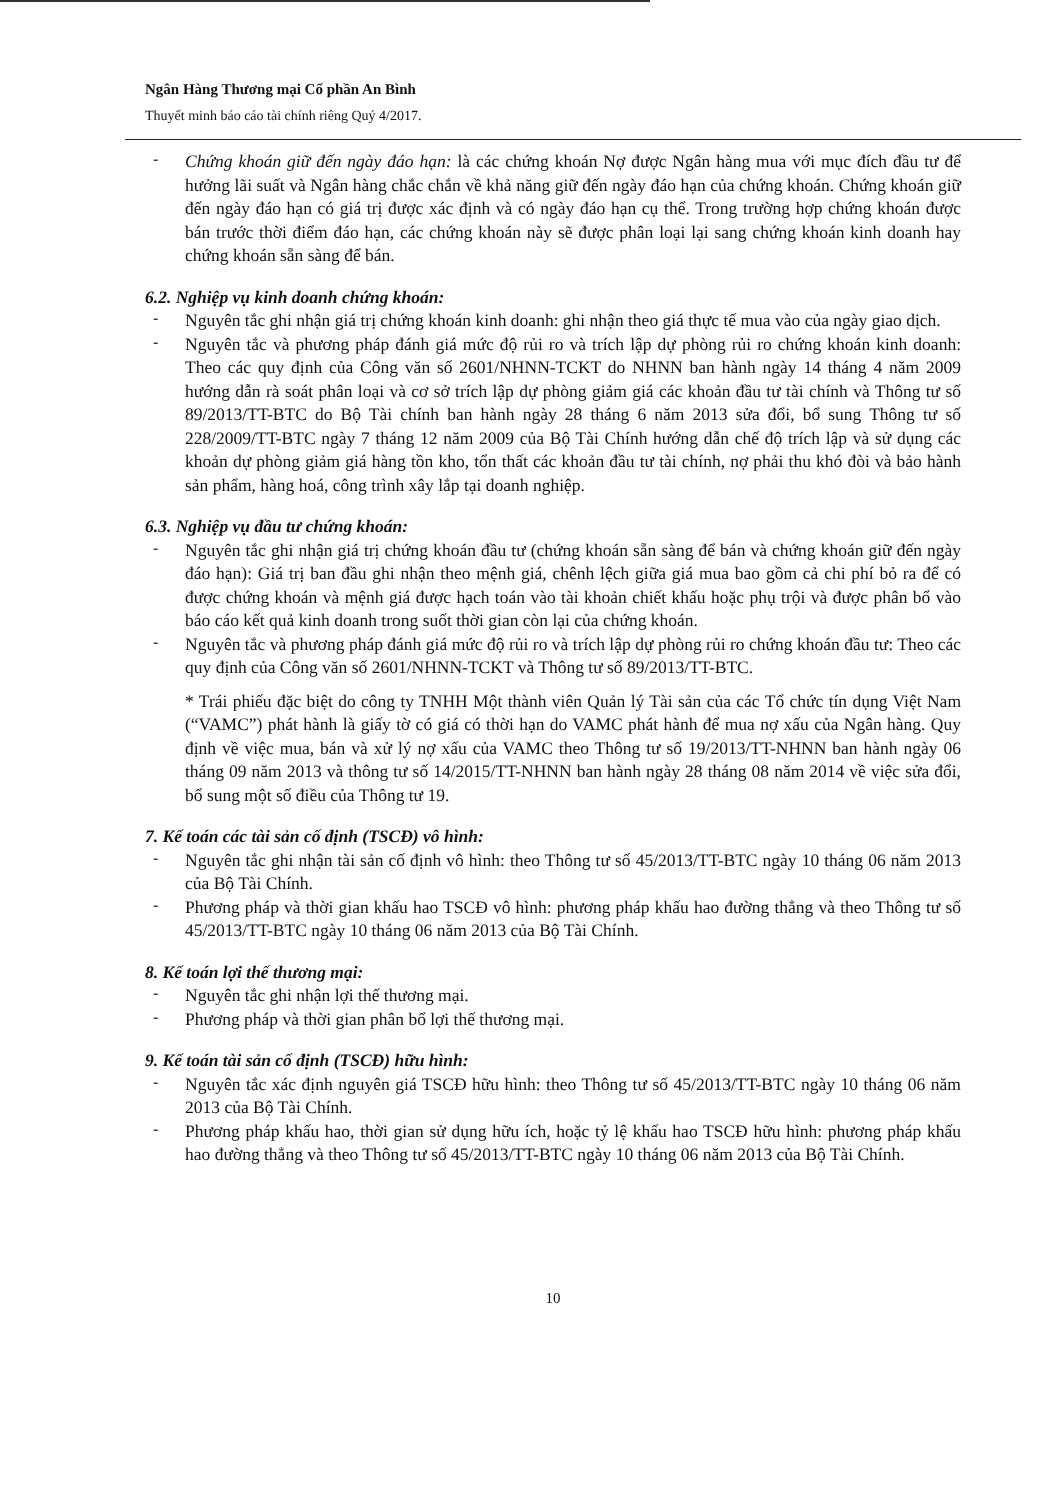Ngân Hàng Thương mại Cổ phần An Bình
Thuyết minh báo cáo tài chính riêng Quý 4/2017.
-
Chứng khoán giữ đến ngày đáo hạn: là các chứng khoán Nợ được Ngân hàng mua với mục đích đầu tư để hưởng lãi suất và Ngân hàng chắc chắn về khả năng giữ đến ngày đáo hạn của chứng khoán. Chứng khoán giữ đến ngày đáo hạn có giá trị được xác định và có ngày đáo hạn cụ thể. Trong trường hợp chứng khoán được bán trước thời điểm đáo hạn, các chứng khoán này sẽ được phân loại lại sang chứng khoán kinh doanh hay chứng khoán sẵn sàng để bán.
6.2. Nghiệp vụ kinh doanh chứng khoán:
-
Nguyên tắc ghi nhận giá trị chứng khoán kinh doanh: ghi nhận theo giá thực tế mua vào của ngày giao dịch.
-
Nguyên tắc và phương pháp đánh giá mức độ rủi ro và trích lập dự phòng rủi ro chứng khoán kinh doanh: Theo các quy định của Công văn số 2601/NHNN-TCKT do NHNN ban hành ngày 14 tháng 4 năm 2009 hướng dẫn rà soát phân loại và cơ sở trích lập dự phòng giảm giá các khoản đầu tư tài chính và Thông tư số 89/2013/TT-BTC do Bộ Tài chính ban hành ngày 28 tháng 6 năm 2013 sửa đổi, bổ sung Thông tư số 228/2009/TT-BTC ngày 7 tháng 12 năm 2009 của Bộ Tài Chính hướng dẫn chế độ trích lập và sử dụng các khoản dự phòng giảm giá hàng tồn kho, tổn thất các khoản đầu tư tài chính, nợ phải thu khó đòi và bảo hành sản phẩm, hàng hoá, công trình xây lắp tại doanh nghiệp.
6.3. Nghiệp vụ đầu tư chứng khoán:
-
Nguyên tắc ghi nhận giá trị chứng khoán đầu tư (chứng khoán sẵn sàng để bán và chứng khoán giữ đến ngày đáo hạn): Giá trị ban đầu ghi nhận theo mệnh giá, chênh lệch giữa giá mua bao gồm cả chi phí bỏ ra để có được chứng khoán và mệnh giá được hạch toán vào tài khoản chiết khấu hoặc phụ trội và được phân bổ vào báo cáo kết quả kinh doanh trong suốt thời gian còn lại của chứng khoán.
-
Nguyên tắc và phương pháp đánh giá mức độ rủi ro và trích lập dự phòng rủi ro chứng khoán đầu tư: Theo các quy định của Công văn số 2601/NHNN-TCKT và Thông tư số 89/2013/TT-BTC.
* Trái phiếu đặc biệt do công ty TNHH Một thành viên Quản lý Tài sản của các Tổ chức tín dụng Việt Nam (“VAMC”) phát hành là giấy tờ có giá có thời hạn do VAMC phát hành để mua nợ xấu của Ngân hàng. Quy định về việc mua, bán và xử lý nợ xấu của VAMC theo Thông tư số 19/2013/TT-NHNN ban hành ngày 06 tháng 09 năm 2013 và thông tư số 14/2015/TT-NHNN ban hành ngày 28 tháng 08 năm 2014 về việc sửa đổi, bổ sung một số điều của Thông tư 19.
7. Kế toán các tài sản cố định (TSCĐ) vô hình:
-
Nguyên tắc ghi nhận tài sản cố định vô hình: theo Thông tư số 45/2013/TT-BTC ngày 10 tháng 06 năm 2013 của Bộ Tài Chính.
-
Phương pháp và thời gian khấu hao TSCĐ vô hình: phương pháp khấu hao đường thẳng và theo Thông tư số 45/2013/TT-BTC ngày 10 tháng 06 năm 2013 của Bộ Tài Chính.
8. Kế toán lợi thế thương mại:
-
Nguyên tắc ghi nhận lợi thế thương mại.
-
Phương pháp và thời gian phân bổ lợi thế thương mại.
9. Kế toán tài sản cố định (TSCĐ) hữu hình:
-
Nguyên tắc xác định nguyên giá TSCĐ hữu hình: theo Thông tư số 45/2013/TT-BTC ngày 10 tháng 06 năm 2013 của Bộ Tài Chính.
-
Phương pháp khấu hao, thời gian sử dụng hữu ích, hoặc tỷ lệ khấu hao TSCĐ hữu hình: phương pháp khấu hao đường thẳng và theo Thông tư số 45/2013/TT-BTC ngày 10 tháng 06 năm 2013 của Bộ Tài Chính.
10